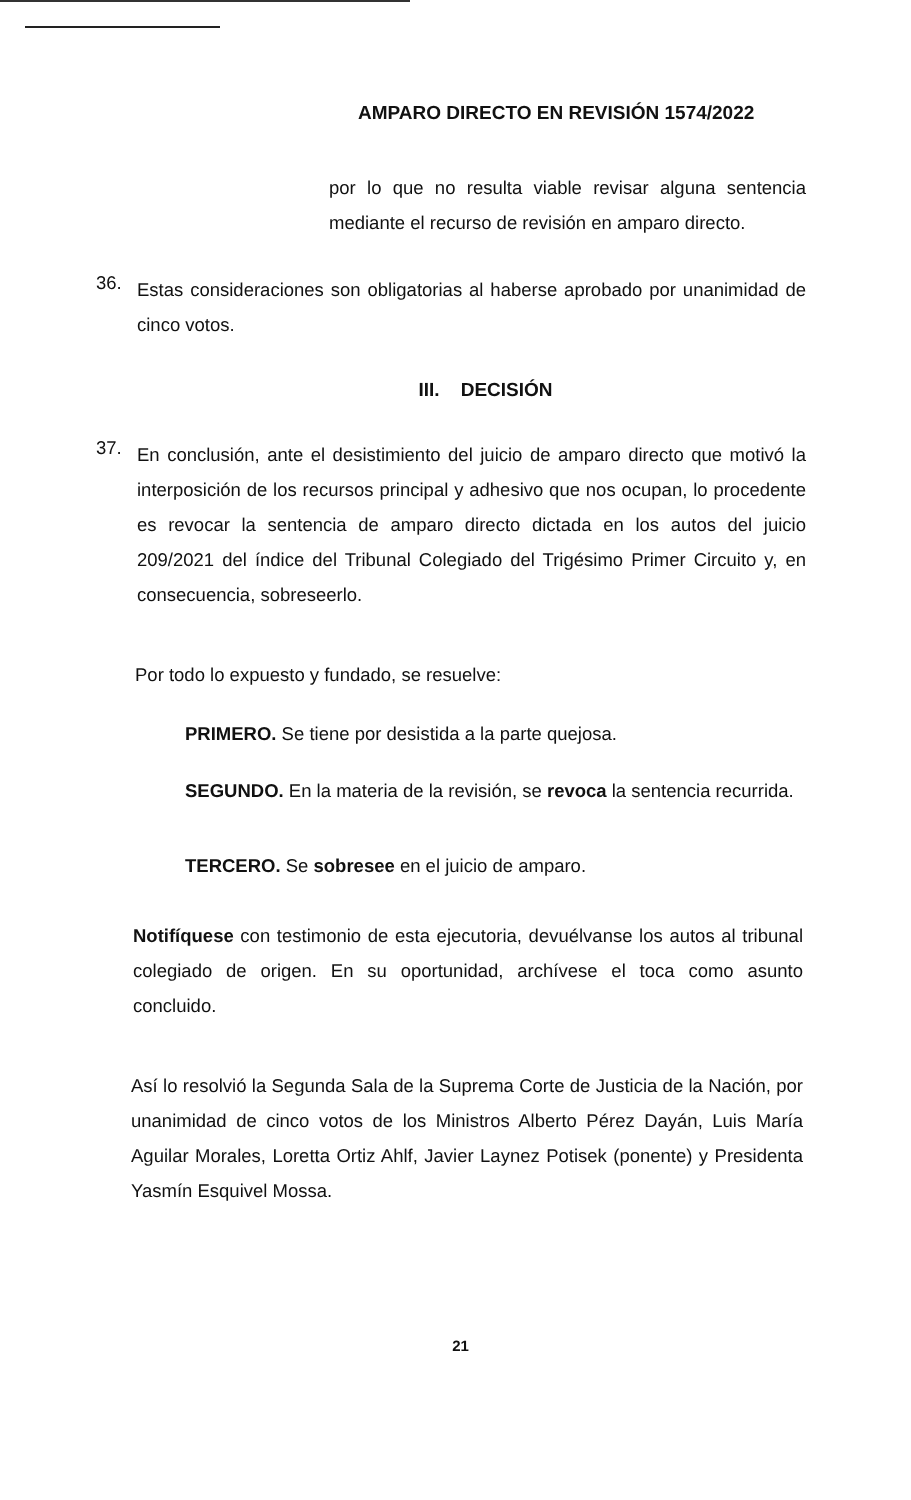AMPARO DIRECTO EN REVISIÓN 1574/2022
por lo que no resulta viable revisar alguna sentencia mediante el recurso de revisión en amparo directo.
36.
Estas consideraciones son obligatorias al haberse aprobado por unanimidad de cinco votos.
III. DECISIÓN
37.
En conclusión, ante el desistimiento del juicio de amparo directo que motivó la interposición de los recursos principal y adhesivo que nos ocupan, lo procedente es revocar la sentencia de amparo directo dictada en los autos del juicio 209/2021 del índice del Tribunal Colegiado del Trigésimo Primer Circuito y, en consecuencia, sobreseerlo.
Por todo lo expuesto y fundado, se resuelve:
PRIMERO. Se tiene por desistida a la parte quejosa.
SEGUNDO. En la materia de la revisión, se revoca la sentencia recurrida.
TERCERO. Se sobresee en el juicio de amparo.
Notifíquese con testimonio de esta ejecutoria, devuélvanse los autos al tribunal colegiado de origen. En su oportunidad, archívese el toca como asunto concluido.
Así lo resolvió la Segunda Sala de la Suprema Corte de Justicia de la Nación, por unanimidad de cinco votos de los Ministros Alberto Pérez Dayán, Luis María Aguilar Morales, Loretta Ortiz Ahlf, Javier Laynez Potisek (ponente) y Presidenta Yasmín Esquivel Mossa.
21